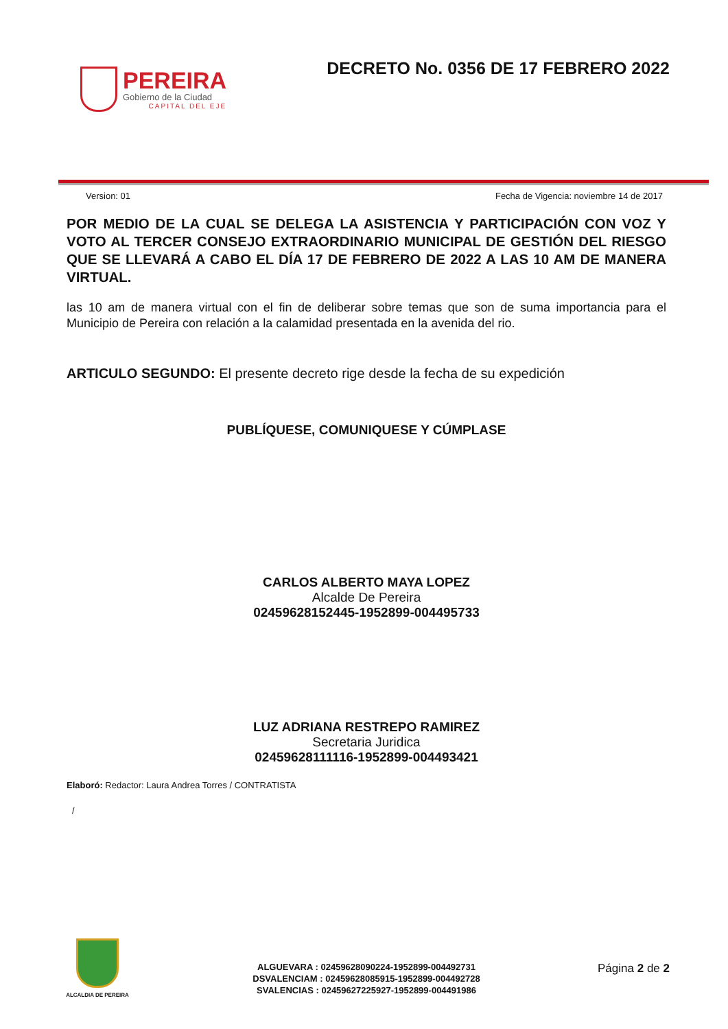PEREIRA
Gobierno de la Ciudad
CAPITAL DEL EJE
DECRETO No. 0356 DE 17 FEBRERO 2022
Version: 01 Fecha de Vigencia: noviembre 14 de 2017
POR MEDIO DE LA CUAL SE DELEGA LA ASISTENCIA Y PARTICIPACIÓN CON VOZ Y VOTO AL TERCER CONSEJO EXTRAORDINARIO MUNICIPAL DE GESTIÓN DEL RIESGO QUE SE LLEVARÁ A CABO EL DÍA 17 DE FEBRERO DE 2022 A LAS 10 AM DE MANERA VIRTUAL.
las 10 am de manera virtual con el fin de deliberar sobre temas que son de suma importancia para el Municipio de Pereira con relación a la calamidad presentada en la avenida del rio.
ARTICULO SEGUNDO: El presente decreto rige desde la fecha de su expedición
PUBLÍQUESE, COMUNIQUESE Y CÚMPLASE
CARLOS ALBERTO MAYA LOPEZ
Alcalde De Pereira
02459628152445-1952899-004495733
LUZ ADRIANA RESTREPO RAMIREZ
Secretaria Juridica
02459628111116-1952899-004493421
Elaboró: Redactor: Laura Andrea Torres / CONTRATISTA
/
ALCALDIA DE PEREIRA
ALGUEVARA : 02459628090224-1952899-004492731
DSVALENCIAM : 02459628085915-1952899-004492728
SVALENCIAS : 02459627225927-1952899-004491986
Página 2 de 2